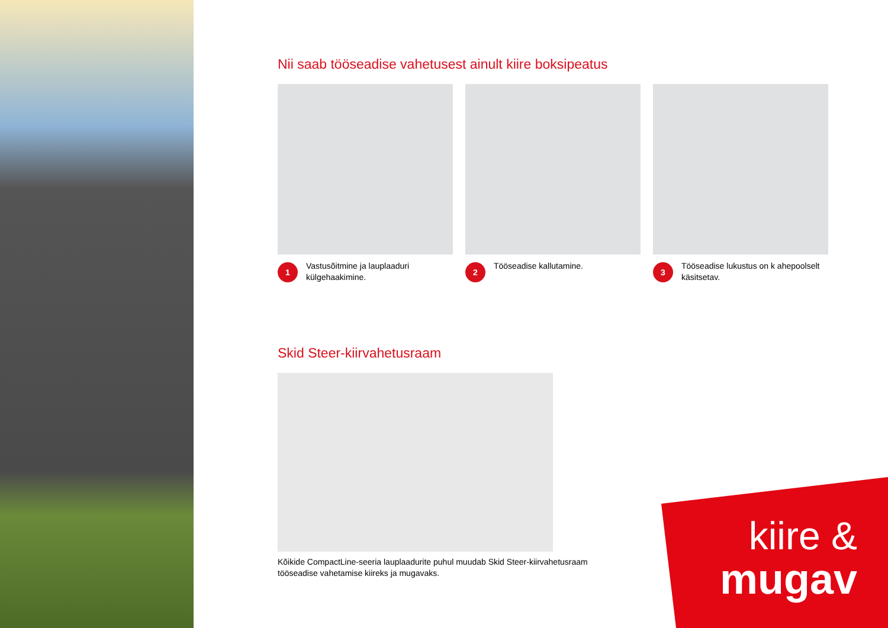Nii saab tööseadise vahetusest ainult kiire boksipeatus
1
Vastusõitmine ja lauplaaduri külgehaakimine.
2
Tööseadise kallutamine.
3
Tööseadise lukustus on k ahepoolselt käsitsetav.
Skid Steer-kiirvahetusraam
Kõikide CompactLine-seeria lauplaadurite puhul muudab Skid Steer-kiirvahetusraam
tööseadise vahetamise kiireks ja mugavaks.
kiire &
mugav